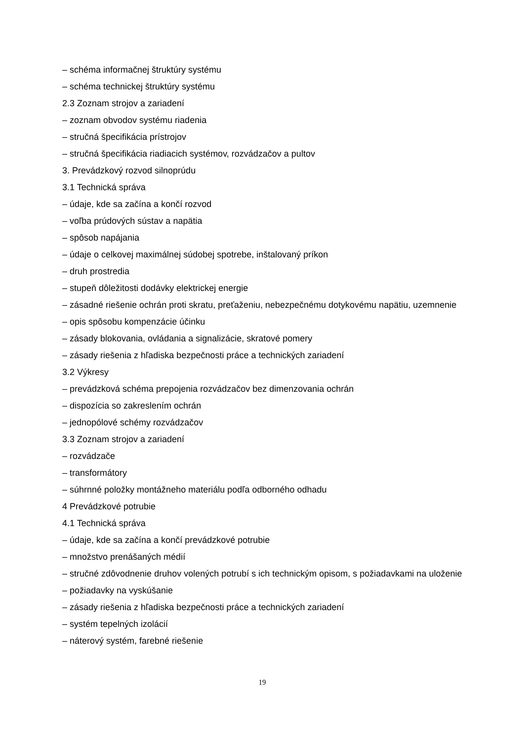– schéma informačnej štruktúry systému
– schéma technickej štruktúry systému
2.3 Zoznam strojov a zariadení
– zoznam obvodov systému riadenia
– stručná špecifikácia prístrojov
– stručná špecifikácia riadiacich systémov, rozvádzačov a pultov
3. Prevádzkový rozvod silnoprúdu
3.1 Technická správa
– údaje, kde sa začína a končí rozvod
– voľba prúdových sústav a napätia
– spôsob napájania
– údaje o celkovej maximálnej súdobej spotrebe, inštalovaný príkon
– druh prostredia
– stupeň dôležitosti dodávky elektrickej energie
– zásadné riešenie ochrán proti skratu, preťaženiu, nebezpečnému dotykovému napätiu, uzemnenie
– opis spôsobu kompenzácie účinku
– zásady blokovania, ovládania a signalizácie, skratové pomery
– zásady riešenia z hľadiska bezpečnosti práce a technických zariadení
3.2 Výkresy
– prevádzková schéma prepojenia rozvádzačov bez dimenzovania ochrán
– dispozícia so zakreslením ochrán
– jednopólové schémy rozvádzačov
3.3 Zoznam strojov a zariadení
– rozvádzače
– transformátory
– súhrnné položky montážneho materiálu podľa odborného odhadu
4 Prevádzkové potrubie
4.1 Technická správa
– údaje, kde sa začína a končí prevádzkové potrubie
– množstvo prenášaných médií
– stručné zdôvodnenie druhov volených potrubí s ich technickým opisom, s požiadavkami na uloženie
– požiadavky na vyskúšanie
– zásady riešenia z hľadiska bezpečnosti práce a technických zariadení
– systém tepelných izolácií
– náterový systém, farebné riešenie
19